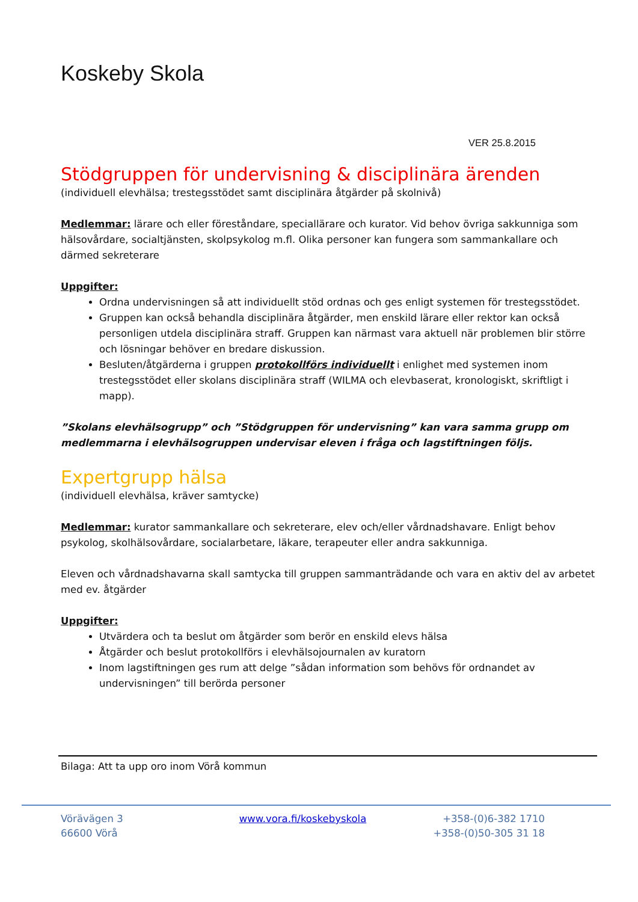Koskeby Skola
VER 25.8.2015
Stödgruppen för undervisning & disciplinära ärenden
(individuell elevhälsa; trestegsstödet samt disciplinära åtgärder på skolnivå)
Medlemmar: lärare och eller föreståndare, speciallärare och kurator. Vid behov övriga sakkunniga som hälsovårdare, socialtjänsten, skolpsykolog m.fl. Olika personer kan fungera som sammankallare och därmed sekreterare
Uppgifter:
Ordna undervisningen så att individuellt stöd ordnas och ges enligt systemen för trestegsstödet.
Gruppen kan också behandla disciplinära åtgärder, men enskild lärare eller rektor kan också personligen utdela disciplinära straff. Gruppen kan närmast vara aktuell när problemen blir större och lösningar behöver en bredare diskussion.
Besluten/åtgärderna i gruppen protokollförs individuellt i enlighet med systemen inom trestegsstödet eller skolans disciplinära straff (WILMA och elevbaserat, kronologiskt, skriftligt i mapp).
”Skolans elevhälsogrupp” och ”Stödgruppen för undervisning” kan vara samma grupp om medlemmarna i elevhälsogruppen undervisar eleven i fråga och lagstiftningen följs.
Expertgrupp hälsa
(individuell elevhälsa, kräver samtycke)
Medlemmar: kurator sammankallare och sekreterare, elev och/eller vårdnadshavare. Enligt behov psykolog, skolhälsovårdare, socialarbetare, läkare, terapeuter eller andra sakkunniga.
Eleven och vårdnadshavarna skall samtycka till gruppen sammanträdande och vara en aktiv del av arbetet med ev. åtgärder
Uppgifter:
Utvärdera och ta beslut om åtgärder som berör en enskild elevs hälsa
Åtgärder och beslut protokollförs i elevhälsojournalen av kuratorn
Inom lagstiftningen ges rum att delge ”sådan information som behövs för ordnandet av undervisningen” till berörda personer
Bilaga: Att ta upp oro inom Vörå kommun
Vörävägen 3
66600 Vörå
www.vora.fi/koskebyskola +358-(0)6-382 1710
+358-(0)50-305 31 18